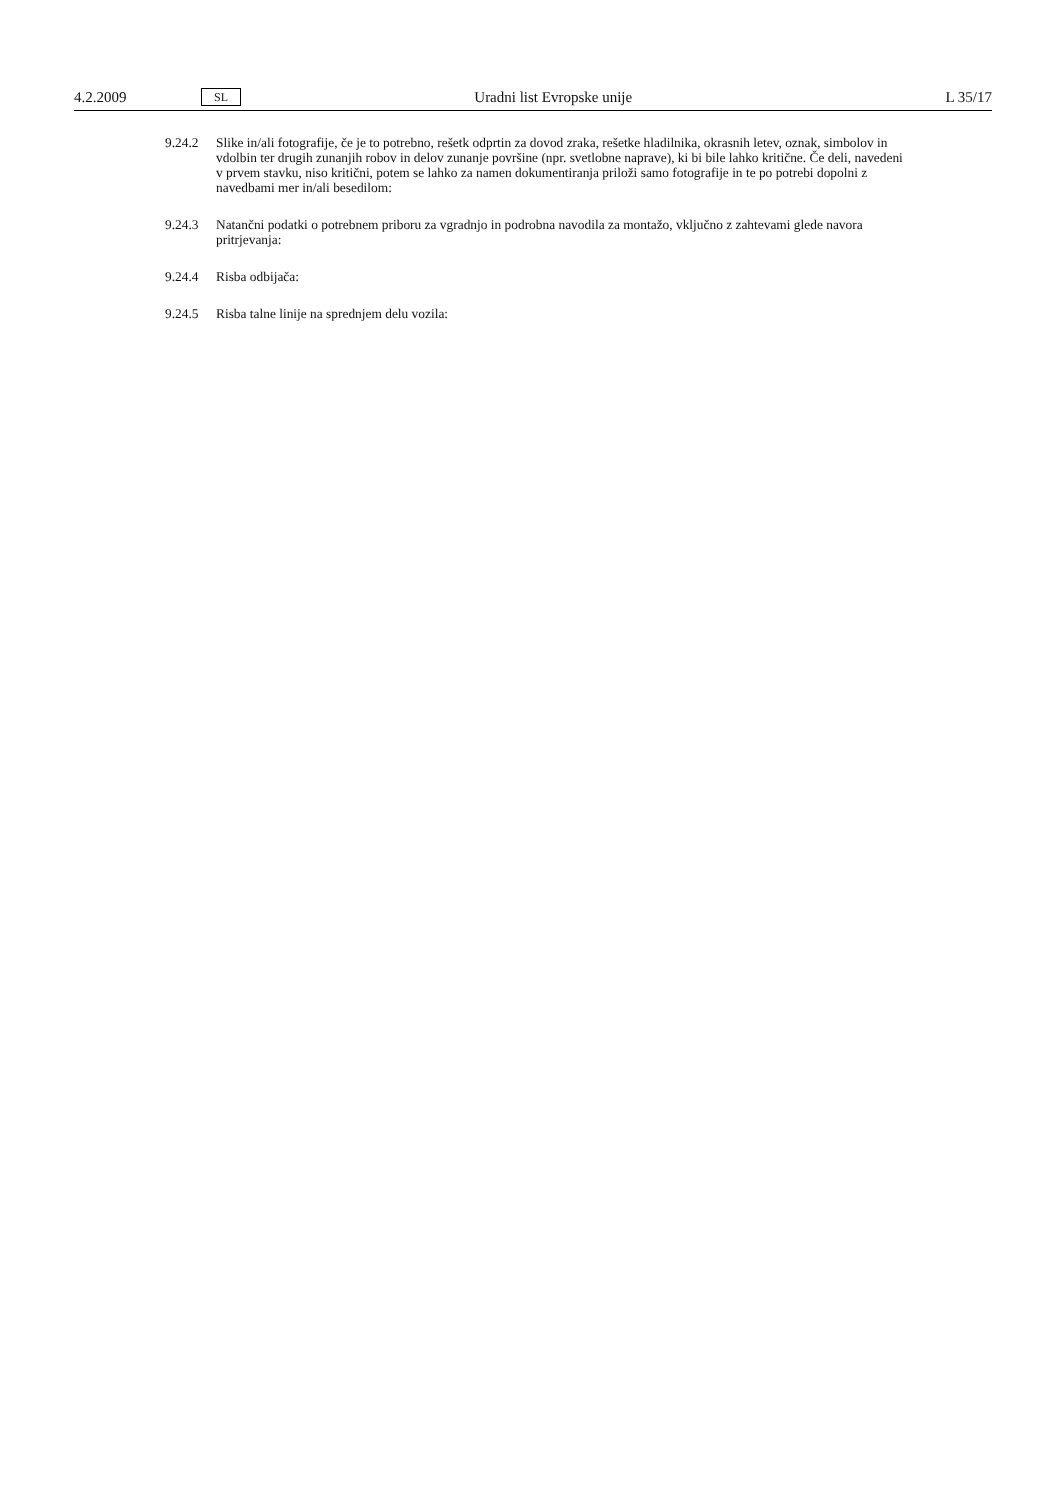4.2.2009 SL Uradni list Evropske unije L 35/17
9.24.2 Slike in/ali fotografije, če je to potrebno, rešetk odprtin za dovod zraka, rešetke hladilnika, okrasnih letev, oznak, simbolov in vdolbin ter drugih zunanjih robov in delov zunanje površine (npr. svetlobne naprave), ki bi bile lahko kritične. Če deli, navedeni v prvem stavku, niso kritični, potem se lahko za namen dokumentiranja priloži samo fotografije in te po potrebi dopolni z navedbami mer in/ali besedilom:
9.24.3 Natančni podatki o potrebnem priboru za vgradnjo in podrobna navodila za montažo, vključno z zahtevami glede navora pritrjevanja:
9.24.4 Risba odbijača:
9.24.5 Risba talne linije na sprednjem delu vozila: